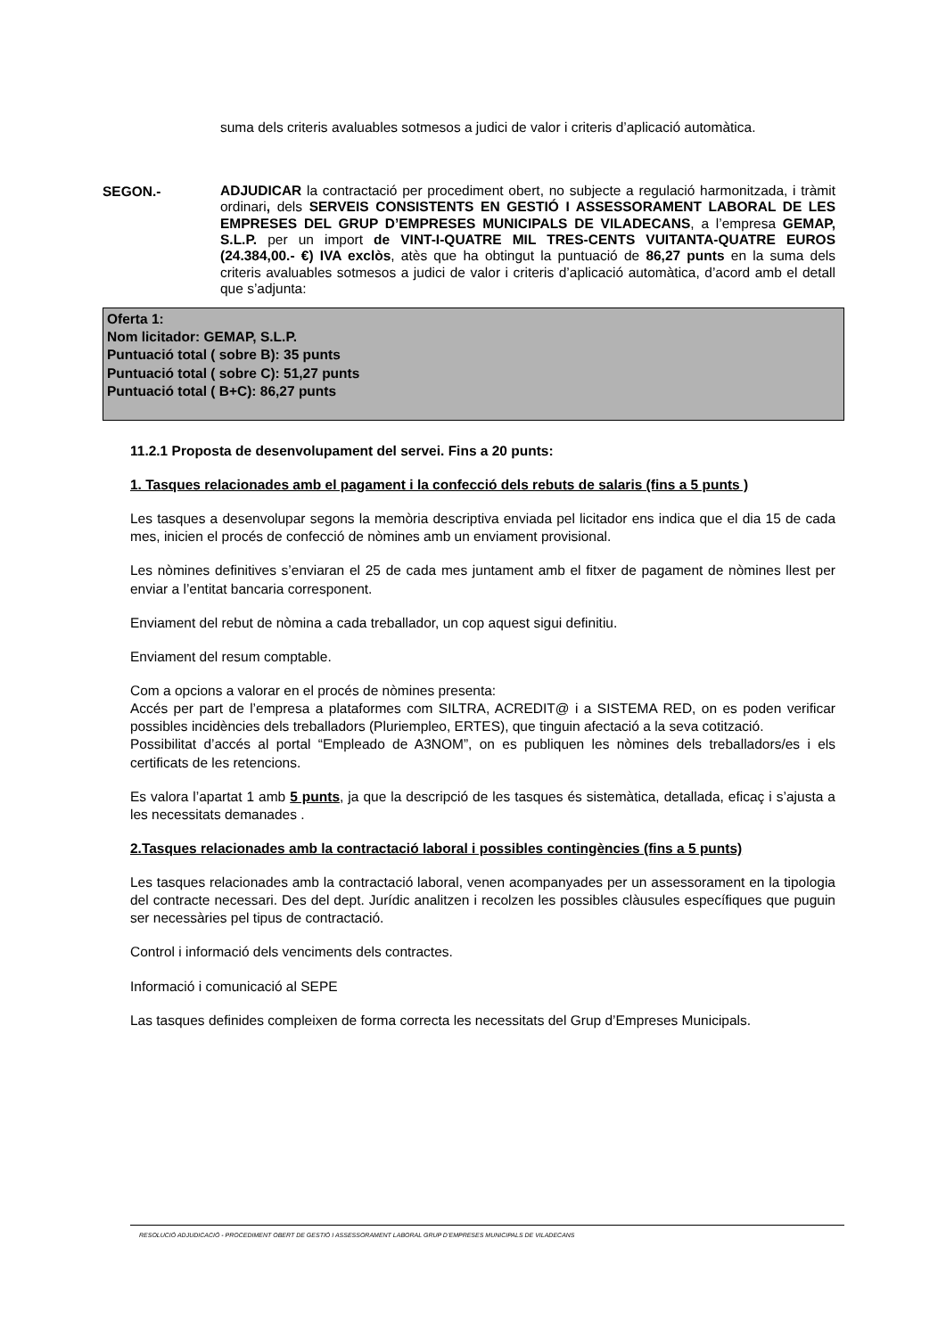suma dels criteris avaluables sotmesos a judici de valor i criteris d’aplicació automàtica.
SEGON.-
ADJUDICAR la contractació per procediment obert, no subjecte a regulació harmonitzada, i tràmit ordinari, dels SERVEIS CONSISTENTS EN GESTIÓ I ASSESSORAMENT LABORAL DE LES EMPRESES DEL GRUP D’EMPRESES MUNICIPALS DE VILADECANS, a l’empresa GEMAP, S.L.P. per un import de VINT-I-QUATRE MIL TRES-CENTS VUITANTA-QUATRE EUROS (24.384,00.- €) IVA exclòs, atès que ha obtingut la puntuació de 86,27 punts en la suma dels criteris avaluables sotmesos a judici de valor i criteris d’aplicació automàtica, d’acord amb el detall que s’adjunta:
Oferta 1:
Nom licitador: GEMAP, S.L.P.
Puntuació total ( sobre B): 35 punts
Puntuació total ( sobre C): 51,27 punts
Puntuació total ( B+C): 86,27 punts
11.2.1 Proposta de desenvolupament del servei. Fins a 20 punts:
1. Tasques relacionades amb el pagament i la confecció dels rebuts de salaris (fins a 5 punts )
Les tasques a desenvolupar segons la memòria descriptiva enviada pel licitador ens indica que el dia 15 de cada mes, inicien el procés de confecció de nòmines amb un enviament provisional.
Les nòmines definitives s’enviaran el 25 de cada mes juntament amb el fitxer de pagament de nòmines llest per enviar a l’entitat bancaria corresponent.
Enviament del rebut de nòmina a cada treballador, un cop aquest sigui definitiu.
Enviament del resum comptable.
Com a opcions a valorar en el procés de nòmines presenta:
Accés per part de l’empresa a plataformes com SILTRA, ACREDIT@ i a SISTEMA RED, on es poden verificar possibles incidències dels treballadors (Pluriempleo, ERTES), que tinguin afectació a la seva cotització.
Possibilitat d’accés al portal “Empleado de A3NOM”, on es publiquen les nòmines dels treballadors/es i els certificats de les retencions.
Es valora l’apartat 1 amb 5 punts, ja que la descripció de les tasques és sistemàtica, detallada, eficaç i s’ajusta a les necessitats demanades .
2.Tasques relacionades amb la contractació laboral i possibles contingències (fins a 5 punts)
Les tasques relacionades amb la contractació laboral, venen acompanyades per un assessorament en la tipologia del contracte necessari. Des del dept. Jurídic analitzen i recolzen les possibles clàusules específiques que puguin ser necessàries pel tipus de contractació.
Control i informació dels venciments dels contractes.
Informació i comunicació al SEPE
Las tasques definides compleixen de forma correcta les necessitats del Grup d’Empreses Municipals.
RESOLUCIÓ ADJUDICACIÓ - PROCEDIMENT OBERT DE GESTIÓ I ASSESSORAMENT LABORAL GRUP D’EMPRESES MUNICIPALS DE VILADECANS